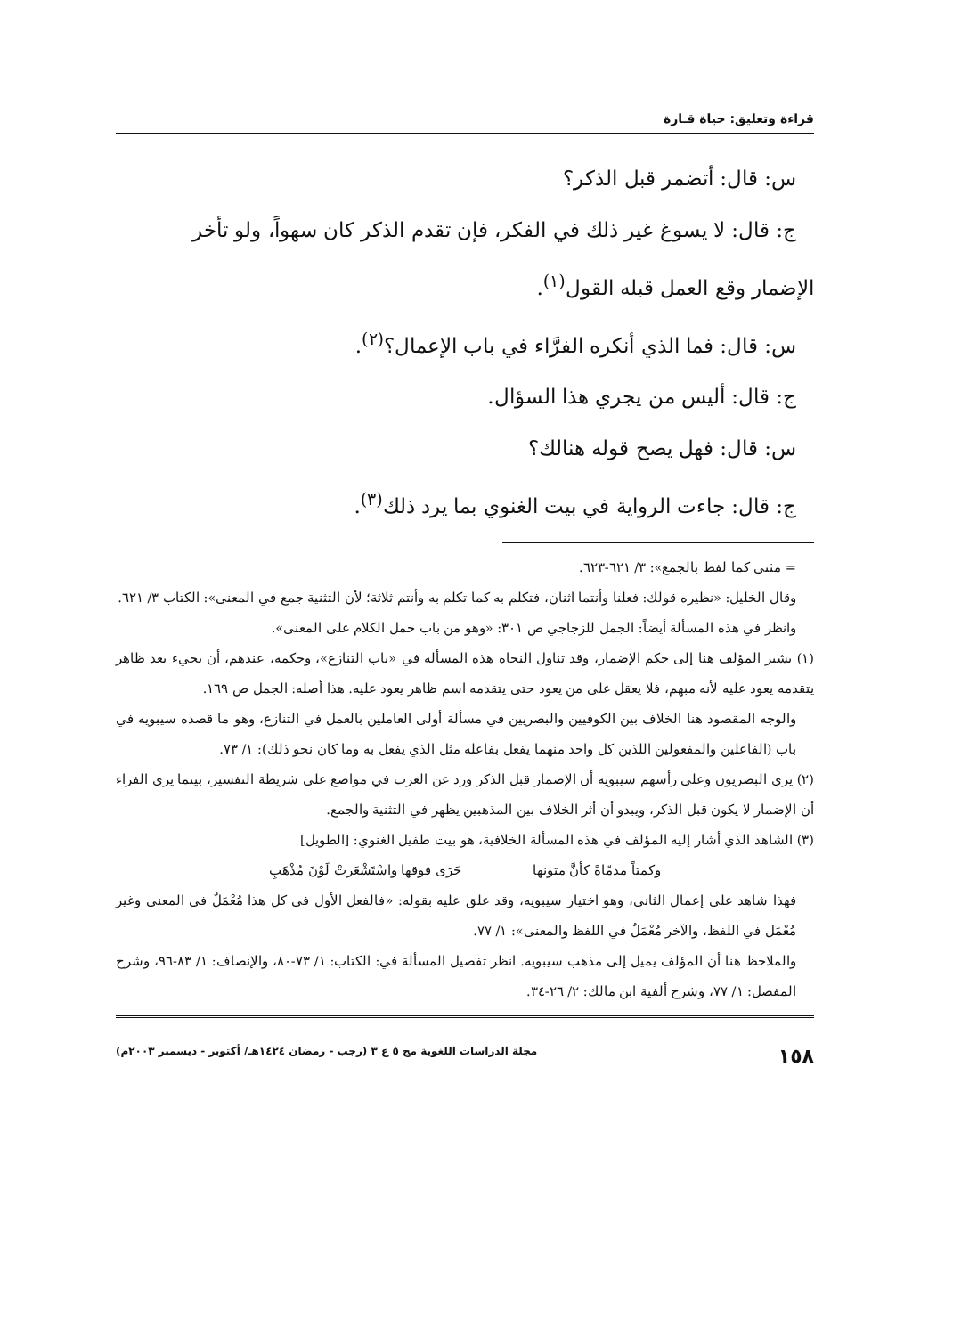قراءة وتعليق: حياة قـارة
س: قال: أتضمر قبل الذكر؟
ج: قال: لا يسوغ غير ذلك في الفكر، فإن تقدم الذكر كان سهواً، ولو تأخر
الإضمار وقع العمل قبله القول<sup>(١)</sup>.
س: قال: فما الذي أنكره الفرَّاء في باب الإعمال؟<sup>(٢)</sup>.
ج: قال: أليس من يجري هذا السؤال.
س: قال: فهل يصح قوله هنالك؟
ج: قال: جاءت الرواية في بيت الغنوي بما يرد ذلك<sup>(٣)</sup>.
= مثنى كما لفظ بالجمع»: ٣/ ٦٢١-٦٢٣.
وقال الخليل: «نظيره قولك: فعلنا وأنتما اثنان، فتكلم به كما تكلم به وأنتم ثلاثة؛ لأن التثنية جمع في المعنى»: الكتاب ٣/ ٦٢١.
وانظر في هذه المسألة أيضاً: الجمل للزجاجي ص ٣٠١: «وهو من باب حمل الكلام على المعنى».
(١) يشير المؤلف هنا إلى حكم الإضمار، وقد تناول النحاة هذه المسألة في «باب التنازع»، وحكمه، عندهم، أن يجيء بعد ظاهر يتقدمه يعود عليه لأنه مبهم، فلا يعقل على من يعود حتى يتقدمه اسم ظاهر يعود عليه. هذا أصله: الجمل ص ١٦٩.
والوجه المقصود هنا الخلاف بين الكوفيين والبصريين في مسألة أولى العاملين بالعمل في التنازع، وهو ما قصده سيبويه في باب (الفاعلين والمفعولين اللذين كل واحد منهما يفعل بفاعله مثل الذي يفعل به وما كان نحو ذلك): ١/ ٧٣.
(٢) يرى البصريون وعلى رأسهم سيبويه أن الإضمار قبل الذكر ورد عن العرب في مواضع على شريطة التفسير، بينما يرى الفراء أن الإضمار لا يكون قبل الذكر، ويبدو أن أثر الخلاف بين المذهبين يظهر في التثنية والجمع.
(٣) الشاهد الذي أشار إليه المؤلف في هذه المسألة الخلافية، هو بيت طفيل الغنوي: [الطويل]
وكمتاً مدمّاةً كأنَّ متونها جَرَى فوقها واسْتَشْعَرتْ لَوْنَ مُذْهَبِ
فهذا شاهد على إعمال الثاني، وهو اختيار سيبويه، وقد علق عليه بقوله: «فالفعل الأول في كل هذا مُعْمَلٌ في المعنى وغير مُعْمَل في اللفظ، والآخر مُعْمَلٌ في اللفظ والمعنى»: ١/ ٧٧.
والملاحظ هنا أن المؤلف يميل إلى مذهب سيبويه. انظر تفصيل المسألة في: الكتاب: ١/ ٧٣-٨٠، والإنصاف: ١/ ٨٣-٩٦، وشرح المفصل: ١/ ٧٧، وشرح ألفية ابن مالك: ٢/ ٢٦-٣٤.
١٥٨ مجلة الدراسات اللغوية مج ٥ ع ٣ (رجب - رمضان ١٤٢٤هـ/ أكتوبر - ديسمبر ٢٠٠٣م)